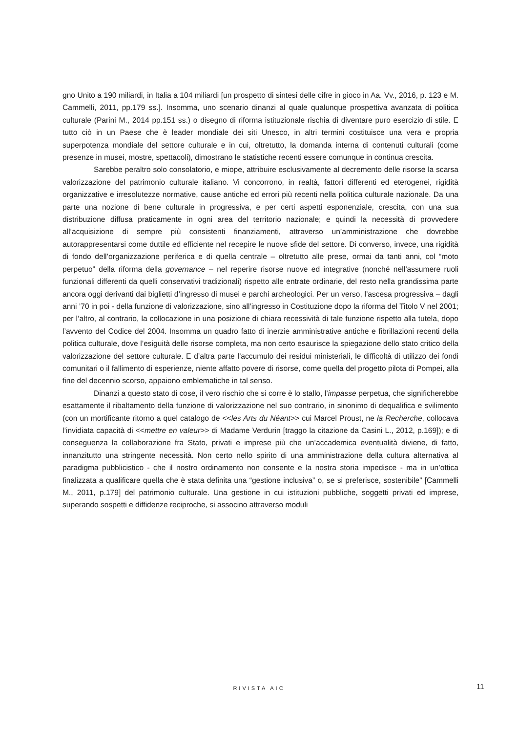gno Unito a 190 miliardi, in Italia a 104 miliardi [un prospetto di sintesi delle cifre in gioco in Aa. Vv., 2016, p. 123 e M. Cammelli, 2011, pp.179 ss.]. Insomma, uno scenario dinanzi al quale qualunque prospettiva avanzata di politica culturale (Parini M., 2014 pp.151 ss.) o disegno di riforma istituzionale rischia di diventare puro esercizio di stile. E tutto ciò in un Paese che è leader mondiale dei siti Unesco, in altri termini costituisce una vera e propria superpotenza mondiale del settore culturale e in cui, oltretutto, la domanda interna di contenuti culturali (come presenze in musei, mostre, spettacoli), dimostrano le statistiche recenti essere comunque in continua crescita.
Sarebbe peraltro solo consolatorio, e miope, attribuire esclusivamente al decremento delle risorse la scarsa valorizzazione del patrimonio culturale italiano. Vi concorrono, in realtà, fattori differenti ed eterogenei, rigidità organizzative e irresolutezze normative, cause antiche ed errori più recenti nella politica culturale nazionale. Da una parte una nozione di bene culturale in progressiva, e per certi aspetti esponenziale, crescita, con una sua distribuzione diffusa praticamente in ogni area del territorio nazionale; e quindi la necessità di provvedere all’acquisizione di sempre più consistenti finanziamenti, attraverso un’amministrazione che dovrebbe autorappresentarsi come duttile ed efficiente nel recepire le nuove sfide del settore. Di converso, invece, una rigidità di fondo dell’organizzazione periferica e di quella centrale – oltretutto alle prese, ormai da tanti anni, col “moto perpetuo” della riforma della governance – nel reperire risorse nuove ed integrative (nonché nell’assumere ruoli funzionali differenti da quelli conservativi tradizionali) rispetto alle entrate ordinarie, del resto nella grandissima parte ancora oggi derivanti dai biglietti d’ingresso di musei e parchi archeologici. Per un verso, l’ascesa progressiva – dagli anni ’70 in poi - della funzione di valorizzazione, sino all’ingresso in Costituzione dopo la riforma del Titolo V nel 2001; per l’altro, al contrario, la collocazione in una posizione di chiara recessività di tale funzione rispetto alla tutela, dopo l’avvento del Codice del 2004. Insomma un quadro fatto di inerzie amministrative antiche e fibrillazioni recenti della politica culturale, dove l’esiguità delle risorse completa, ma non certo esaurisce la spiegazione dello stato critico della valorizzazione del settore culturale. E d’altra parte l’accumulo dei residui ministeriali, le difficoltà di utilizzo dei fondi comunitari o il fallimento di esperienze, niente affatto povere di risorse, come quella del progetto pilota di Pompei, alla fine del decennio scorso, appaiono emblematiche in tal senso.
Dinanzi a questo stato di cose, il vero rischio che si corre è lo stallo, l’impasse perpetua, che significherebbe esattamente il ribaltamento della funzione di valorizzazione nel suo contrario, in sinonimo di dequalifica e svilimento (con un mortificante ritorno a quel catalogo de <<les Arts du Néant>> cui Marcel Proust, ne la Recherche, collocava l’invidiata capacità di <<mettre en valeur>> di Madame Verdurin [traggo la citazione da Casini L., 2012, p.169]); e di conseguenza la collaborazione fra Stato, privati e imprese più che un’accademica eventualità diviene, di fatto, innanzitutto una stringente necessità. Non certo nello spirito di una amministrazione della cultura alternativa al paradigma pubblicistico - che il nostro ordinamento non consente e la nostra storia impedisce - ma in un’ottica finalizzata a qualificare quella che è stata definita una “gestione inclusiva” o, se si preferisce, sostenibile” [Cammelli M., 2011, p.179] del patrimonio culturale. Una gestione in cui istituzioni pubbliche, soggetti privati ed imprese, superando sospetti e diffidenze reciproche, si associno attraverso moduli
RIVISTA AIC 11